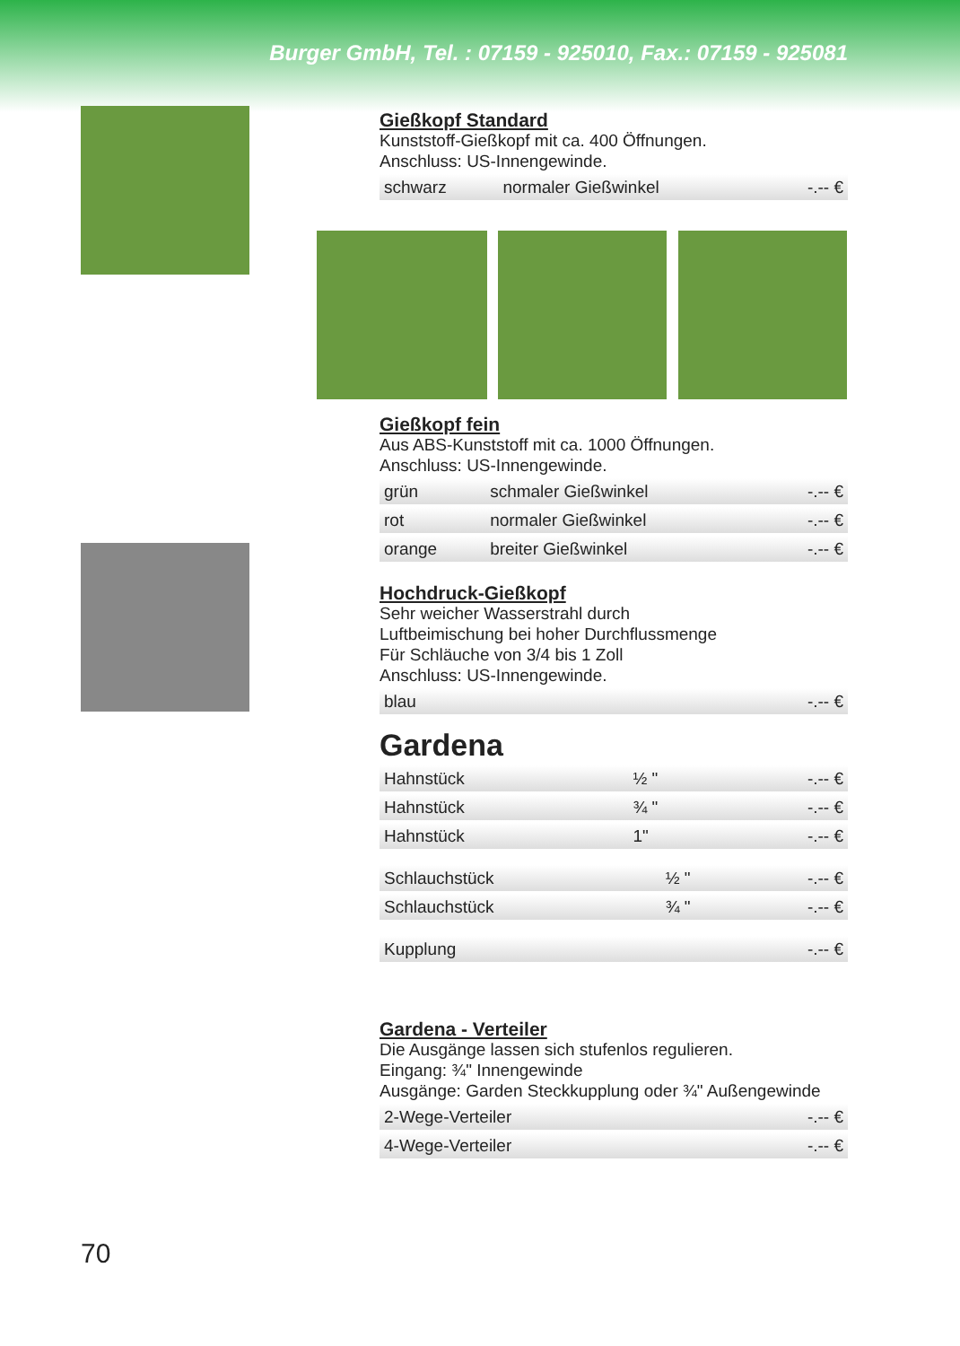Burger GmbH, Tel. : 07159 - 925010, Fax.: 07159 - 925081
Gießkopf Standard
Kunststoff-Gießkopf mit ca. 400 Öffnungen.
Anschluss: US-Innengewinde.
| schwarz | normaler Gießwinkel | -.-- € |
Gießkopf fein
Aus ABS-Kunststoff mit ca. 1000 Öffnungen.
Anschluss: US-Innengewinde.
| grün | schmaler Gießwinkel | -.-- € |
| rot | normaler Gießwinkel | -.-- € |
| orange | breiter Gießwinkel | -.-- € |
Hochdruck-Gießkopf
Sehr weicher Wasserstrahl durch
Luftbeimischung bei hoher Durchflussmenge
Für Schläuche von 3/4 bis 1 Zoll
Anschluss: US-Innengewinde.
| blau | -.-- € |
Gardena
| Hahnstück | ½ " | -.-- € |
| Hahnstück | ¾ " | -.-- € |
| Hahnstück | 1" | -.-- € |
| Schlauchstück | ½ " | -.-- € |
| Schlauchstück | ¾ " | -.-- € |
| Kupplung | -.-- € |
Gardena - Verteiler
Die Ausgänge lassen sich stufenlos regulieren.
Eingang: ¾" Innengewinde
Ausgänge: Garden Steckkupplung oder ¾" Außengewinde
| 2-Wege-Verteiler | -.-- € |
| 4-Wege-Verteiler | -.-- € |
70